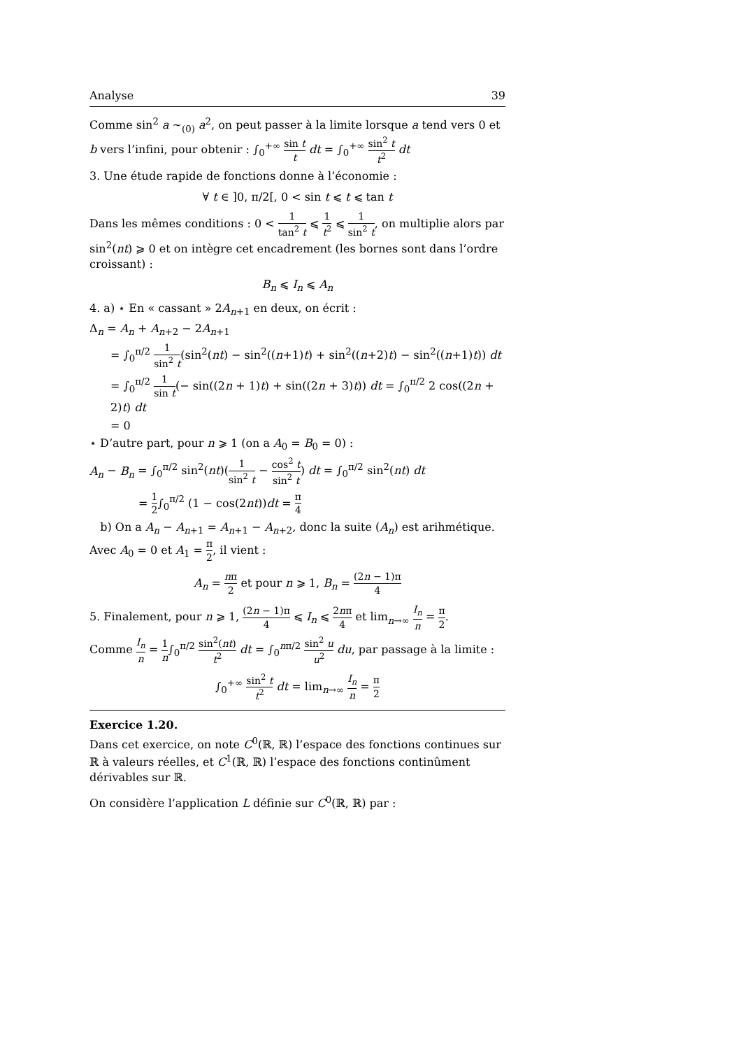Analyse 39
Comme sin<sup>2</sup> a ∼<sub>(0)</sub> a<sup>2</sup>, on peut passer à la limite lorsque a tend vers 0 et b vers l’infini, pour obtenir : ∫<sub>0</sub><sup>+∞</sup> sin t t dt = ∫<sub>0</sub><sup>+∞</sup> sin<sup>2</sup> t t<sup>2</sup> dt
3. Une étude rapide de fonctions donne à l’économie :
∀ t ∈ ]0, π/2[, 0 < sin t ⩽ t ⩽ tan t
Dans les mêmes conditions : 0 < 1 tan<sup>2</sup> t ⩽ 1 t<sup>2</sup> ⩽ 1 sin<sup>2</sup> t, on multiplie alors par sin<sup>2</sup>(nt) ⩾ 0 et on intègre cet encadrement (les bornes sont dans l’ordre croissant) :
B<sub>n</sub> ⩽ I<sub>n</sub> ⩽ A<sub>n</sub>
4. a) ⋆ En « cassant » 2A<sub>n+1</sub> en deux, on écrit :
Δ<sub>n</sub> = A<sub>n</sub> + A<sub>n+2</sub> − 2A<sub>n+1</sub>
= ∫<sub>0</sub><sup>π/2</sup> 1 sin<sup>2</sup> t(sin<sup>2</sup>(nt) − sin<sup>2</sup>((n+1)t) + sin<sup>2</sup>((n+2)t) − sin<sup>2</sup>((n+1)t)) dt
= ∫<sub>0</sub><sup>π/2</sup> 1 sin t(− sin((2n + 1)t) + sin((2n + 3)t)) dt = ∫<sub>0</sub><sup>π/2</sup> 2 cos((2n + 2)t) dt
= 0
⋆ D’autre part, pour n ⩾ 1 (on a A<sub>0</sub> = B<sub>0</sub> = 0) :
A<sub>n</sub> − B<sub>n</sub> = ∫<sub>0</sub><sup>π/2</sup> sin<sup>2</sup>(nt)(1 sin<sup>2</sup> t − cos<sup>2</sup> t sin<sup>2</sup> t) dt = ∫<sub>0</sub><sup>π/2</sup> sin<sup>2</sup>(nt) dt
= 1 2∫<sub>0</sub><sup>π/2</sup> (1 − cos(2nt))dt = π 4
b) On a A<sub>n</sub> − A<sub>n+1</sub> = A<sub>n+1</sub> − A<sub>n+2</sub>, donc la suite (A<sub>n</sub>) est arihmétique. Avec A<sub>0</sub> = 0 et A<sub>1</sub> = π 2, il vient :
A<sub>n</sub> = nπ 2 et pour n ⩾ 1, B<sub>n</sub> = (2n − 1)π 4
5. Finalement, pour n ⩾ 1, (2n − 1)π 4 ⩽ I<sub>n</sub> ⩽ 2nπ 4 et lim<sub>n→∞</sub> I<sub>n</sub> n = π 2.
Comme I<sub>n</sub> n = 1 n∫<sub>0</sub><sup>π/2</sup> sin<sup>2</sup>(nt) t<sup>2</sup> dt = ∫<sub>0</sub><sup>nπ/2</sup> sin<sup>2</sup> u u<sup>2</sup> du, par passage à la limite :
∫<sub>0</sub><sup>+∞</sup> sin<sup>2</sup> t t<sup>2</sup> dt = lim<sub>n→∞</sub> I<sub>n</sub> n = π 2
Exercice 1.20.
Dans cet exercice, on note C<sup>0</sup>(ℝ, ℝ) l’espace des fonctions continues sur ℝ à valeurs réelles, et C<sup>1</sup>(ℝ, ℝ) l’espace des fonctions continûment dérivables sur ℝ.
On considère l’application L définie sur C<sup>0</sup>(ℝ, ℝ) par :